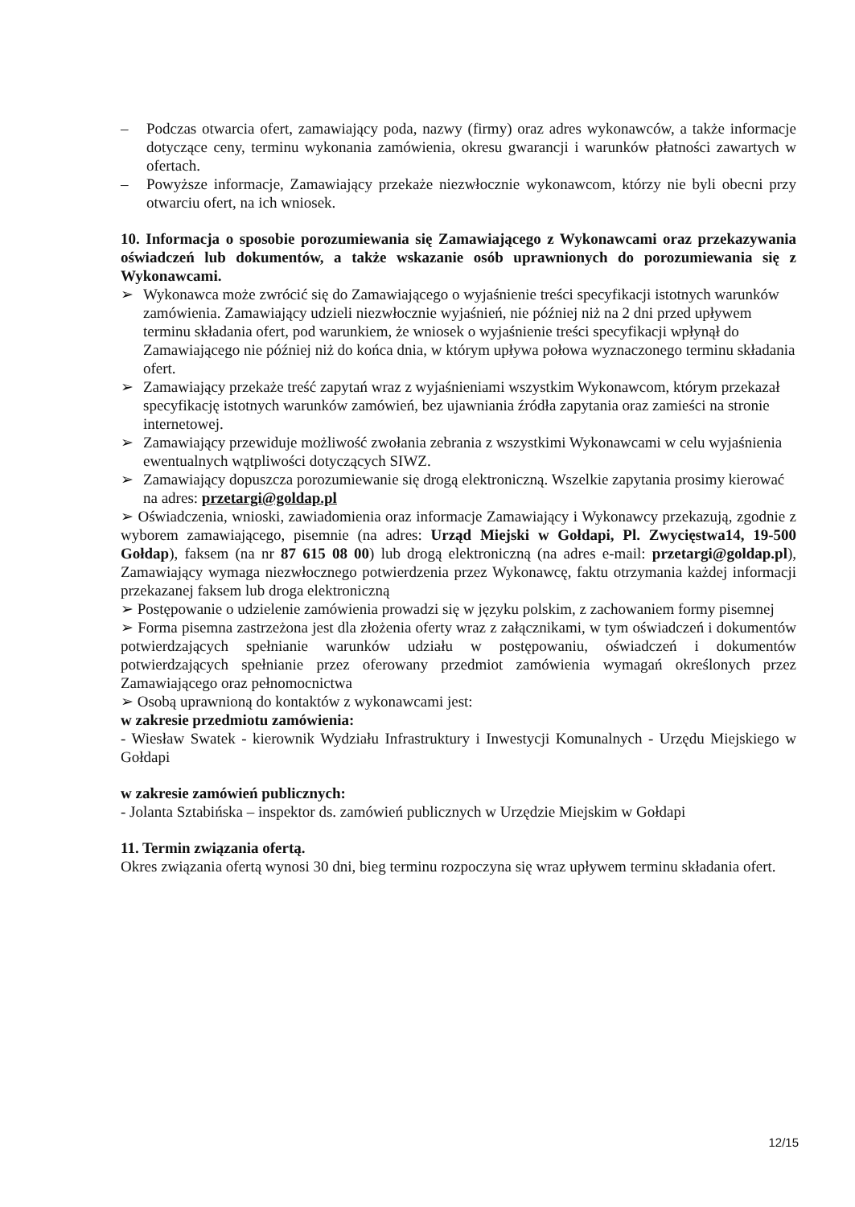– Podczas otwarcia ofert, zamawiający poda, nazwy (firmy) oraz adres wykonawców, a także informacje dotyczące ceny, terminu wykonania zamówienia, okresu gwarancji i warunków płatności zawartych w ofertach.
– Powyższe informacje, Zamawiający przekaże niezwłocznie wykonawcom, którzy nie byli obecni przy otwarciu ofert, na ich wniosek.
10. Informacja o sposobie porozumiewania się Zamawiającego z Wykonawcami oraz przekazywania oświadczeń lub dokumentów, a także wskazanie osób uprawnionych do porozumiewania się z Wykonawcami.
➢ Wykonawca może zwrócić się do Zamawiającego o wyjaśnienie treści specyfikacji istotnych warunków zamówienia. Zamawiający udzieli niezwłocznie wyjaśnień, nie później niż na 2 dni przed upływem terminu składania ofert, pod warunkiem, że wniosek o wyjaśnienie treści specyfikacji wpłynął do Zamawiającego nie później niż do końca dnia, w którym upływa połowa wyznaczonego terminu składania ofert.
➢ Zamawiający przekaże treść zapytań wraz z wyjaśnieniami wszystkim Wykonawcom, którym przekazał specyfikację istotnych warunków zamówień, bez ujawniania źródła zapytania oraz zamieści na stronie internetowej.
➢ Zamawiający przewiduje możliwość zwołania zebrania z wszystkimi Wykonawcami w celu wyjaśnienia ewentualnych wątpliwości dotyczących SIWZ.
➢ Zamawiający dopuszcza porozumiewanie się drogą elektroniczną. Wszelkie zapytania prosimy kierować na adres: przetargi@goldap.pl
➢ Oświadczenia, wnioski, zawiadomienia oraz informacje Zamawiający i Wykonawcy przekazują, zgodnie z wyborem zamawiającego, pisemnie (na adres: Urząd Miejski w Gołdapi, Pl. Zwycięstwa14, 19-500 Gołdap), faksem (na nr 87 615 08 00) lub drogą elektroniczną (na adres e-mail: przetargi@goldap.pl), Zamawiający wymaga niezwłocznego potwierdzenia przez Wykonawcę, faktu otrzymania każdej informacji przekazanej faksem lub droga elektroniczną
➢ Postępowanie o udzielenie zamówienia prowadzi się w języku polskim, z zachowaniem formy pisemnej
➢ Forma pisemna zastrzeżona jest dla złożenia oferty wraz z załącznikami, w tym oświadczeń i dokumentów potwierdzających spełnianie warunków udziału w postępowaniu, oświadczeń i dokumentów potwierdzających spełnianie przez oferowany przedmiot zamówienia wymagań określonych przez Zamawiającego oraz pełnomocnictwa
➢ Osobą uprawnioną do kontaktów z wykonawcami jest:
w zakresie przedmiotu zamówienia:
- Wiesław Swatek - kierownik Wydziału Infrastruktury i Inwestycji Komunalnych - Urzędu Miejskiego w Gołdapi
w zakresie zamówień publicznych:
- Jolanta Sztabińska – inspektor ds. zamówień publicznych w Urzędzie Miejskim w Gołdapi
11. Termin związania ofertą.
Okres związania ofertą wynosi 30 dni, bieg terminu rozpoczyna się wraz upływem terminu składania ofert.
12/15